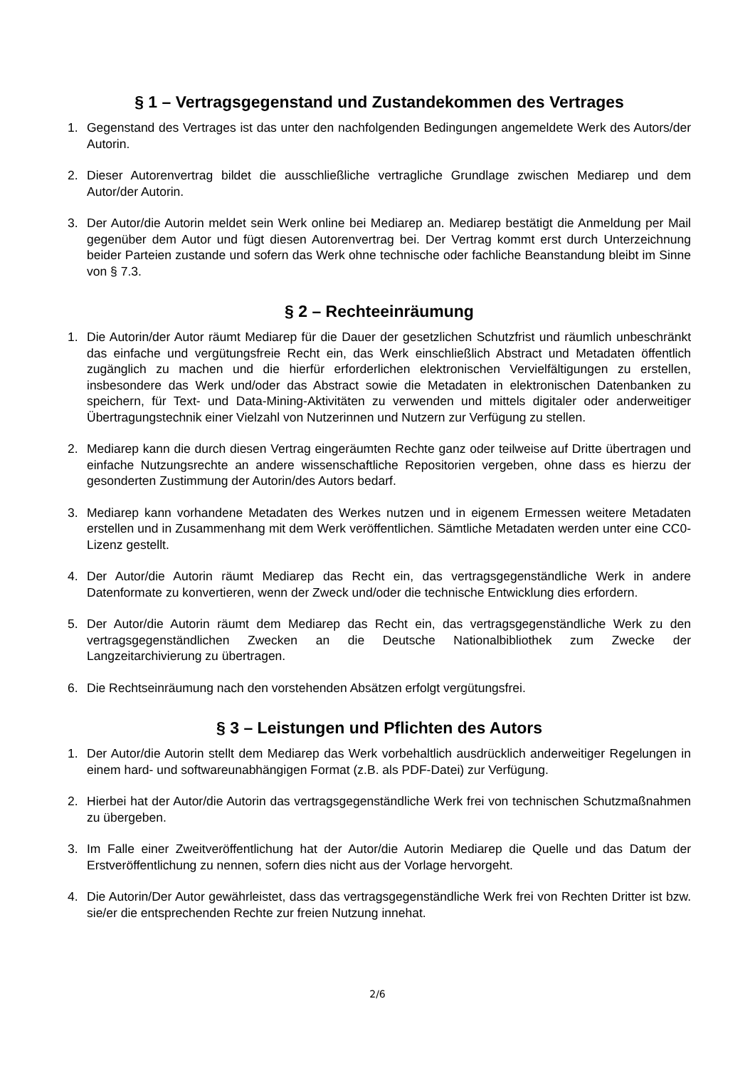§ 1 – Vertragsgegenstand und Zustandekommen des Vertrages
1. Gegenstand des Vertrages ist das unter den nachfolgenden Bedingungen angemeldete Werk des Autors/der Autorin.
2. Dieser Autorenvertrag bildet die ausschließliche vertragliche Grundlage zwischen Mediarep und dem Autor/der Autorin.
3. Der Autor/die Autorin meldet sein Werk online bei Mediarep an. Mediarep bestätigt die Anmeldung per Mail gegenüber dem Autor und fügt diesen Autorenvertrag bei. Der Vertrag kommt erst durch Unterzeichnung beider Parteien zustande und sofern das Werk ohne technische oder fachliche Beanstandung bleibt im Sinne von § 7.3.
§ 2 – Rechteeinräumung
1. Die Autorin/der Autor räumt Mediarep für die Dauer der gesetzlichen Schutzfrist und räumlich unbeschränkt das einfache und vergütungsfreie Recht ein, das Werk einschließlich Abstract und Metadaten öffentlich zugänglich zu machen und die hierfür erforderlichen elektronischen Vervielfältigungen zu erstellen, insbesondere das Werk und/oder das Abstract sowie die Metadaten in elektronischen Datenbanken zu speichern, für Text- und Data-Mining-Aktivitäten zu verwenden und mittels digitaler oder anderweitiger Übertragungstechnik einer Vielzahl von Nutzerinnen und Nutzern zur Verfügung zu stellen.
2. Mediarep kann die durch diesen Vertrag eingeräumten Rechte ganz oder teilweise auf Dritte übertragen und einfache Nutzungsrechte an andere wissenschaftliche Repositorien vergeben, ohne dass es hierzu der gesonderten Zustimmung der Autorin/des Autors bedarf.
3. Mediarep kann vorhandene Metadaten des Werkes nutzen und in eigenem Ermessen weitere Metadaten erstellen und in Zusammenhang mit dem Werk veröffentlichen. Sämtliche Metadaten werden unter eine CC0-Lizenz gestellt.
4. Der Autor/die Autorin räumt Mediarep das Recht ein, das vertragsgegenständliche Werk in andere Datenformate zu konvertieren, wenn der Zweck und/oder die technische Entwicklung dies erfordern.
5. Der Autor/die Autorin räumt dem Mediarep das Recht ein, das vertragsgegenständliche Werk zu den vertragsgegenständlichen Zwecken an die Deutsche Nationalbibliothek zum Zwecke der Langzeitarchivierung zu übertragen.
6. Die Rechtseinräumung nach den vorstehenden Absätzen erfolgt vergütungsfrei.
§ 3 – Leistungen und Pflichten des Autors
1. Der Autor/die Autorin stellt dem Mediarep das Werk vorbehaltlich ausdrücklich anderweitiger Regelungen in einem hard- und softwareunabhängigen Format (z.B. als PDF-Datei) zur Verfügung.
2. Hierbei hat der Autor/die Autorin das vertragsgegenständliche Werk frei von technischen Schutzmaßnahmen zu übergeben.
3. Im Falle einer Zweitveröffentlichung hat der Autor/die Autorin Mediarep die Quelle und das Datum der Erstveröffentlichung zu nennen, sofern dies nicht aus der Vorlage hervorgeht.
4. Die Autorin/Der Autor gewährleistet, dass das vertragsgegenständliche Werk frei von Rechten Dritter ist bzw. sie/er die entsprechenden Rechte zur freien Nutzung innehat.
2/6